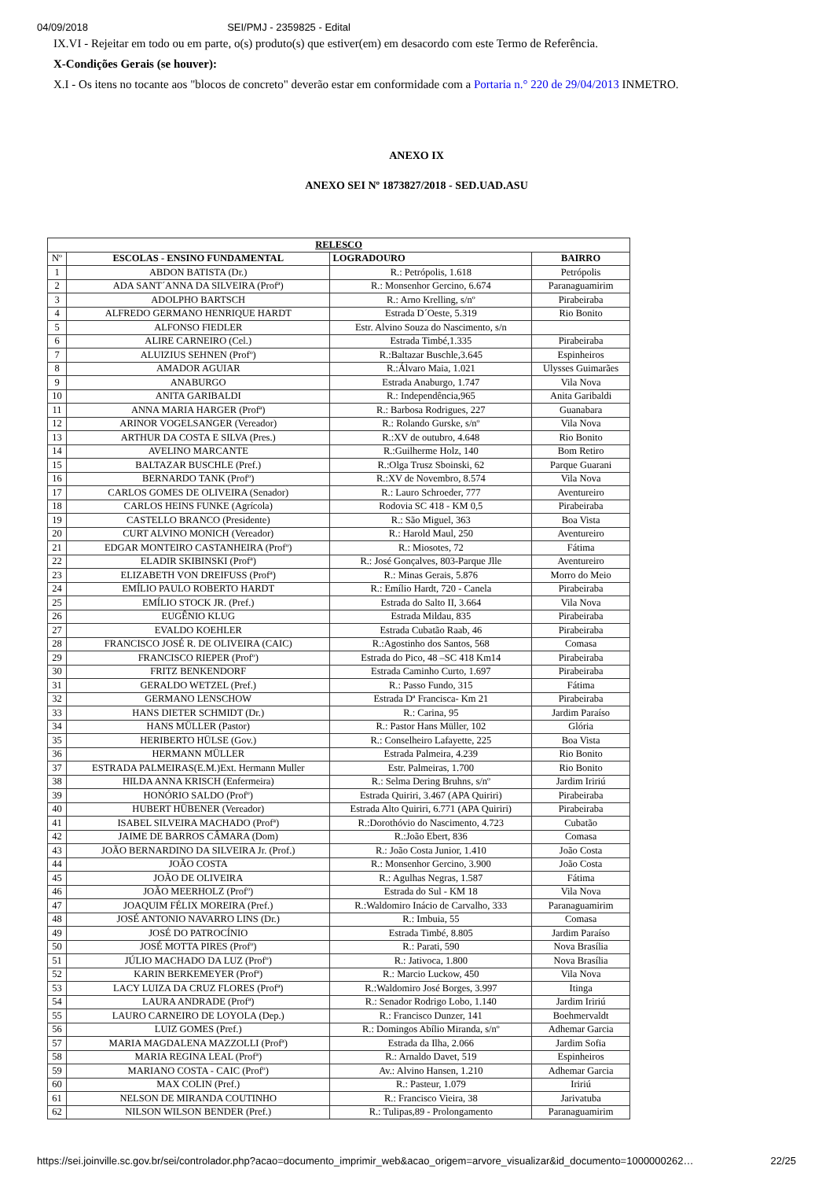04/09/2018 SEI/PMJ - 2359825 - Edital
IX.VI - Rejeitar em todo ou em parte, o(s) produto(s) que estiver(em) em desacordo com este Termo de Referência.
X-Condições Gerais (se houver):
X.I - Os itens no tocante aos "blocos de concreto" deverão estar em conformidade com a Portaria n.° 220 de 29/04/2013 INMETRO.
ANEXO IX
ANEXO SEI Nº 1873827/2018 - SED.UAD.ASU
| RELESCO | | | |
| --- | --- | --- | --- |
| Nº | ESCOLAS - ENSINO FUNDAMENTAL | LOGRADOURO | BAIRRO |
| 1 | ABDON BATISTA (Dr.) | R.: Petrópolis, 1.618 | Petrópolis |
| 2 | ADA SANT´ANNA DA SILVEIRA (Profª) | R.: Monsenhor Gercino, 6.674 | Paranaguamirim |
| 3 | ADOLPHO BARTSCH | R.: Arno Krelling, s/nº | Pirabeiraba |
| 4 | ALFREDO GERMANO HENRIQUE HARDT | Estrada D´Oeste, 5.319 | Rio Bonito |
| 5 | ALFONSO FIEDLER | Estr. Alvino Souza do Nascimento, s/n | |
| 6 | ALIRE CARNEIRO (Cel.) | Estrada Timbé,1.335 | Pirabeiraba |
| 7 | ALUIZIUS SEHNEN (Profº) | R.:Baltazar Buschle,3.645 | Espinheiros |
| 8 | AMADOR AGUIAR | R.:Álvaro Maia, 1.021 | Ulysses Guimarães |
| 9 | ANABURGO | Estrada Anaburgo, 1.747 | Vila Nova |
| 10 | ANITA GARIBALDI | R.: Independência,965 | Anita Garibaldi |
| 11 | ANNA MARIA HARGER (Profª) | R.: Barbosa Rodrigues, 227 | Guanabara |
| 12 | ARINOR VOGELSANGER (Vereador) | R.: Rolando Gurske, s/nº | Vila Nova |
| 13 | ARTHUR DA COSTA E SILVA (Pres.) | R.:XV de outubro, 4.648 | Rio Bonito |
| 14 | AVELINO MARCANTE | R.:Guilherme Holz, 140 | Bom Retiro |
| 15 | BALTAZAR BUSCHLE (Pref.) | R.:Olga Trusz Sboinski, 62 | Parque Guarani |
| 16 | BERNARDO TANK (Profº) | R.:XV de Novembro, 8.574 | Vila Nova |
| 17 | CARLOS GOMES DE OLIVEIRA (Senador) | R.: Lauro Schroeder, 777 | Aventureiro |
| 18 | CARLOS HEINS FUNKE (Agrícola) | Rodovia SC 418 - KM 0,5 | Pirabeiraba |
| 19 | CASTELLO BRANCO (Presidente) | R.: São Miguel, 363 | Boa Vista |
| 20 | CURT ALVINO MONICH (Vereador) | R.: Harold Maul, 250 | Aventureiro |
| 21 | EDGAR MONTEIRO CASTANHEIRA (Profº) | R.: Miosotes, 72 | Fátima |
| 22 | ELADIR SKIBINSKI (Profª) | R.: José Gonçalves, 803-Parque Jlle | Aventureiro |
| 23 | ELIZABETH VON DREIFUSS (Profª) | R.: Minas Gerais, 5.876 | Morro do Meio |
| 24 | EMÍLIO PAULO ROBERTO HARDT | R.: Emílio Hardt, 720 - Canela | Pirabeiraba |
| 25 | EMÍLIO STOCK JR. (Pref.) | Estrada do Salto II, 3.664 | Vila Nova |
| 26 | EUGÊNIO KLUG | Estrada Mildau, 835 | Pirabeiraba |
| 27 | EVALDO KOEHLER | Estrada Cubatão Raab, 46 | Pirabeiraba |
| 28 | FRANCISCO JOSÉ R. DE OLIVEIRA (CAIC) | R.:Agostinho dos Santos, 568 | Comasa |
| 29 | FRANCISCO RIEPER (Profº) | Estrada do Pico, 48 –SC 418 Km14 | Pirabeiraba |
| 30 | FRITZ BENKENDORF | Estrada Caminho Curto, 1.697 | Pirabeiraba |
| 31 | GERALDO WETZEL (Pref.) | R.: Passo Fundo, 315 | Fátima |
| 32 | GERMANO LENSCHOW | Estrada Dª Francisca- Km 21 | Pirabeiraba |
| 33 | HANS DIETER SCHMIDT (Dr.) | R.: Carina, 95 | Jardim Paraíso |
| 34 | HANS MÜLLER (Pastor) | R.: Pastor Hans Müller, 102 | Glória |
| 35 | HERIBERTO HÜLSE (Gov.) | R.: Conselheiro Lafayette, 225 | Boa Vista |
| 36 | HERMANN MÜLLER | Estrada Palmeira, 4.239 | Rio Bonito |
| 37 | ESTRADA PALMEIRAS(E.M.)Ext. Hermann Muller | Estr. Palmeiras, 1.700 | Rio Bonito |
| 38 | HILDA ANNA KRISCH (Enfermeira) | R.: Selma Dering Bruhns, s/nº | Jardim Iririú |
| 39 | HONÓRIO SALDO (Profº) | Estrada Quiriri, 3.467 (APA Quiriri) | Pirabeiraba |
| 40 | HUBERT HÜBENER (Vereador) | Estrada Alto Quiriri, 6.771 (APA Quiriri) | Pirabeiraba |
| 41 | ISABEL SILVEIRA MACHADO (Profª) | R.:Dorothóvio do Nascimento, 4.723 | Cubatão |
| 42 | JAIME DE BARROS CÂMARA (Dom) | R.:João Ebert, 836 | Comasa |
| 43 | JOÃO BERNARDINO DA SILVEIRA Jr. (Prof.) | R.: João Costa Junior, 1.410 | João Costa |
| 44 | JOÃO COSTA | R.: Monsenhor Gercino, 3.900 | João Costa |
| 45 | JOÃO DE OLIVEIRA | R.: Agulhas Negras, 1.587 | Fátima |
| 46 | JOÃO MEERHOLZ (Profº) | Estrada do Sul - KM 18 | Vila Nova |
| 47 | JOAQUIM FÉLIX MOREIRA (Pref.) | R.:Waldomiro Inácio de Carvalho, 333 | Paranaguamirim |
| 48 | JOSÉ ANTONIO NAVARRO LINS (Dr.) | R.: Imbuia, 55 | Comasa |
| 49 | JOSÉ DO PATROCÍNIO | Estrada Timbé, 8.805 | Jardim Paraíso |
| 50 | JOSÉ MOTTA PIRES (Profº) | R.: Parati, 590 | Nova Brasília |
| 51 | JÚLIO MACHADO DA LUZ (Profº) | R.: Jativoca, 1.800 | Nova Brasília |
| 52 | KARIN BERKEMEYER (Profª) | R.: Marcio Luckow, 450 | Vila Nova |
| 53 | LACY LUIZA DA CRUZ FLORES (Profª) | R.:Waldomiro José Borges, 3.997 | Itinga |
| 54 | LAURA ANDRADE (Profª) | R.: Senador Rodrigo Lobo, 1.140 | Jardim Iririú |
| 55 | LAURO CARNEIRO DE LOYOLA (Dep.) | R.: Francisco Dunzer, 141 | Boehmervaldt |
| 56 | LUIZ GOMES (Pref.) | R.: Domingos Abílio Miranda, s/nº | Adhemar Garcia |
| 57 | MARIA MAGDALENA MAZZOLLI (Profª) | Estrada da Ilha, 2.066 | Jardim Sofia |
| 58 | MARIA REGINA LEAL (Profª) | R.: Arnaldo Davet, 519 | Espinheiros |
| 59 | MARIANO COSTA - CAIC (Profº) | Av.: Alvino Hansen, 1.210 | Adhemar Garcia |
| 60 | MAX COLIN (Pref.) | R.: Pasteur, 1.079 | Iririú |
| 61 | NELSON DE MIRANDA COUTINHO | R.: Francisco Vieira, 38 | Jarivatuba |
| 62 | NILSON WILSON BENDER (Pref.) | R.: Tulipas,89 - Prolongamento | Paranaguamirim |
https://sei.joinville.sc.gov.br/sei/controlador.php?acao=documento_imprimir_web&acao_origem=arvore_visualizar&id_documento=1000000262… 22/25